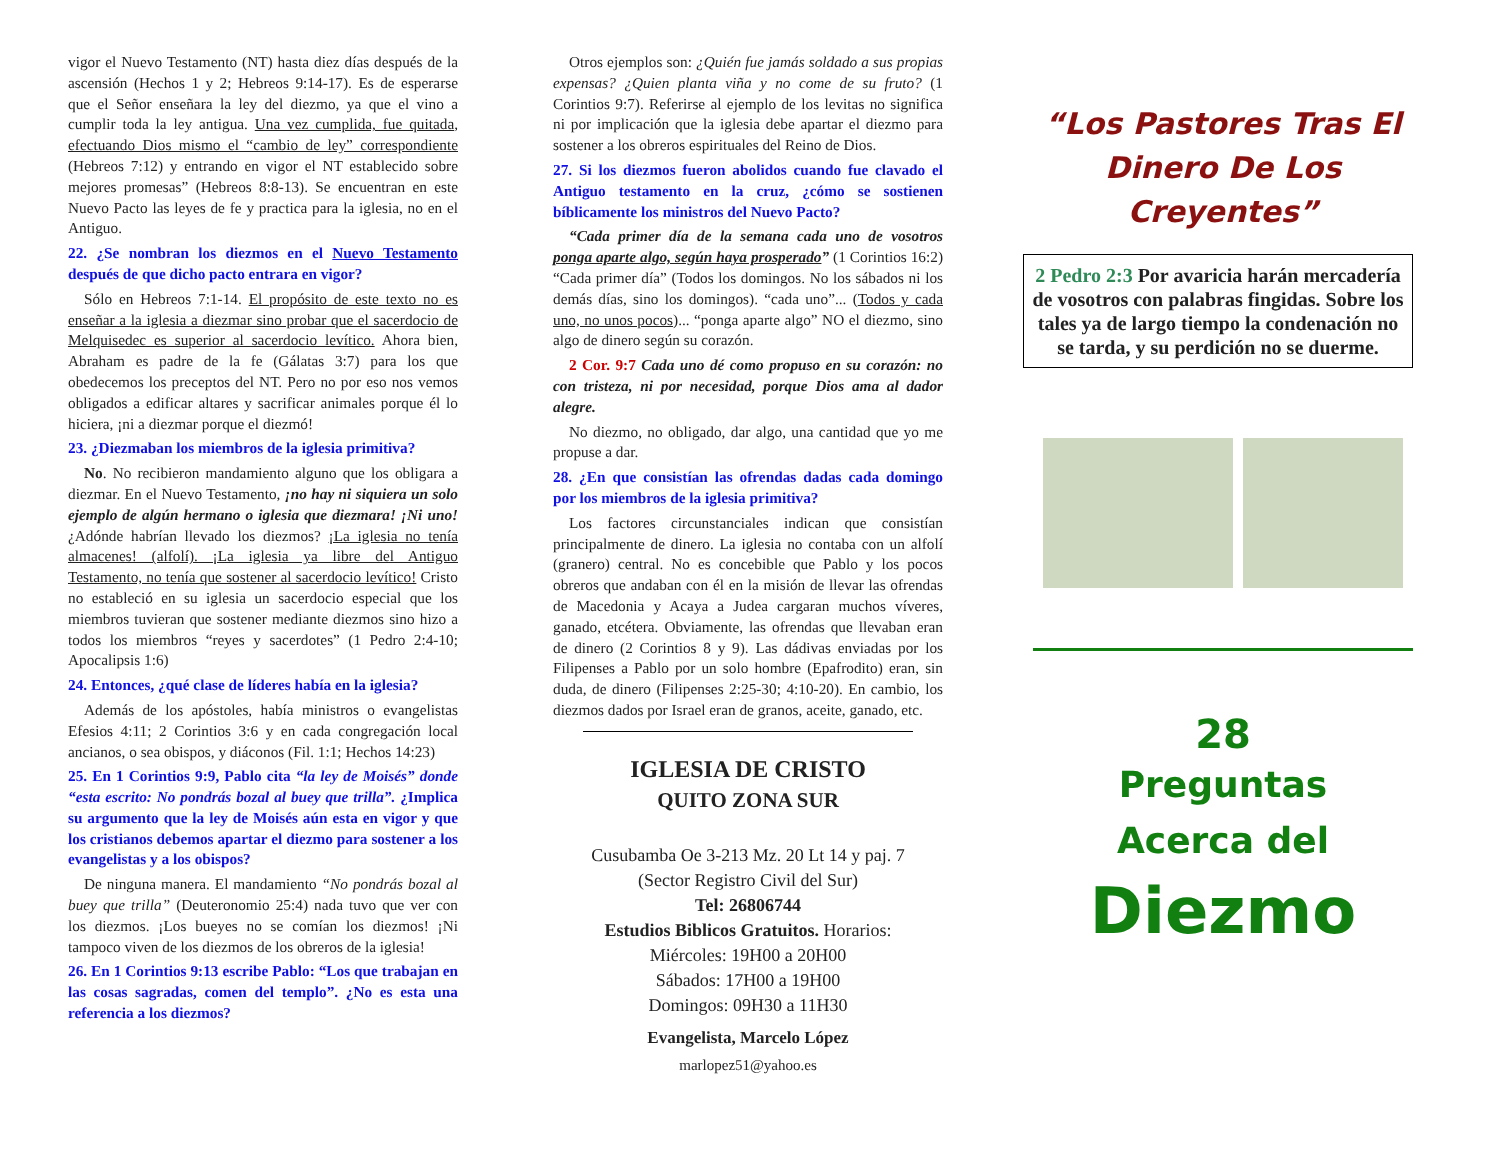vigor el Nuevo Testamento (NT) hasta diez días después de la ascensión (Hechos 1 y 2; Hebreos 9:14-17). Es de esperarse que el Señor enseñara la ley del diezmo, ya que el vino a cumplir toda la ley antigua. Una vez cumplida, fue quitada, efectuando Dios mismo el “cambio de ley” correspondiente (Hebreos 7:12) y entrando en vigor el NT establecido sobre mejores promesas” (Hebreos 8:8-13). Se encuentran en este Nuevo Pacto las leyes de fe y practica para la iglesia, no en el Antiguo.
22. ¿Se nombran los diezmos en el Nuevo Testamento después de que dicho pacto entrara en vigor?
Sólo en Hebreos 7:1-14. El propósito de este texto no es enseñar a la iglesia a diezmar sino probar que el sacerdocio de Melquisedec es superior al sacerdocio levítico. Ahora bien, Abraham es padre de la fe (Gálatas 3:7) para los que obedecemos los preceptos del NT. Pero no por eso nos vemos obligados a edificar altares y sacrificar animales porque él lo hiciera, ¡ni a diezmar porque el diezmó!
23. ¿Diezmaban los miembros de la iglesia primitiva?
No. No recibieron mandamiento alguno que los obligara a diezmar. En el Nuevo Testamento, ¡no hay ni siquiera un solo ejemplo de algún hermano o iglesia que diezmara! ¡Ni uno! ¿Adónde habrían llevado los diezmos? ¡La iglesia no tenía almacenes! (alfolí). ¡La iglesia ya libre del Antiguo Testamento, no tenía que sostener al sacerdocio levítico! Cristo no estableció en su iglesia un sacerdocio especial que los miembros tuvieran que sostener mediante diezmos sino hizo a todos los miembros “reyes y sacerdotes” (1 Pedro 2:4-10; Apocalipsis 1:6)
24. Entonces, ¿qué clase de líderes había en la iglesia?
Además de los apóstoles, había ministros o evangelistas Efesios 4:11; 2 Corintios 3:6 y en cada congregación local ancianos, o sea obispos, y diáconos (Fil. 1:1; Hechos 14:23)
25. En 1 Corintios 9:9, Pablo cita “la ley de Moisés” donde “esta escrito: No pondrás bozal al buey que trilla”. ¿Implica su argumento que la ley de Moisés aún esta en vigor y que los cristianos debemos apartar el diezmo para sostener a los evangelistas y a los obispos?
De ninguna manera. El mandamiento “No pondrás bozal al buey que trilla” (Deuteronomio 25:4) nada tuvo que ver con los diezmos. ¡Los bueyes no se comían los diezmos! ¡Ni tampoco viven de los diezmos de los obreros de la iglesia!
26. En 1 Corintios 9:13 escribe Pablo: “Los que trabajan en las cosas sagradas, comen del templo”. ¿No es esta una referencia a los diezmos?
Otros ejemplos son: ¿Quién fue jamás soldado a sus propias expensas? ¿Quien planta viña y no come de su fruto? (1 Corintios 9:7). Referirse al ejemplo de los levitas no significa ni por implicación que la iglesia debe apartar el diezmo para sostener a los obreros espirituales del Reino de Dios.
27. Si los diezmos fueron abolidos cuando fue clavado el Antiguo testamento en la cruz, ¿cómo se sostienen bíblicamente los ministros del Nuevo Pacto?
“Cada primer día de la semana cada uno de vosotros ponga aparte algo, según haya prosperado” (1 Corintios 16:2) “Cada primer día” (Todos los domingos. No los sábados ni los demás días, sino los domingos). “cada uno”... (Todos y cada uno, no unos pocos)... “ponga aparte algo” NO el diezmo, sino algo de dinero según su corazón.
2 Cor. 9:7 Cada uno dé como propuso en su corazón: no con tristeza, ni por necesidad, porque Dios ama al dador alegre.
No diezmo, no obligado, dar algo, una cantidad que yo me propuse a dar.
28. ¿En que consistían las ofrendas dadas cada domingo por los miembros de la iglesia primitiva?
Los factores circunstanciales indican que consistían principalmente de dinero. La iglesia no contaba con un alfolí (granero) central. No es concebible que Pablo y los pocos obreros que andaban con él en la misión de llevar las ofrendas de Macedonia y Acaya a Judea cargaran muchos víveres, ganado, etcétera. Obviamente, las ofrendas que llevaban eran de dinero (2 Corintios 8 y 9). Las dádivas enviadas por los Filipenses a Pablo por un solo hombre (Epafrodito) eran, sin duda, de dinero (Filipenses 2:25-30; 4:10-20). En cambio, los diezmos dados por Israel eran de granos, aceite, ganado, etc.
IGLESIA DE CRISTO
QUITO ZONA SUR
Cusubamba Oe 3-213 Mz. 20 Lt 14 y paj. 7
(Sector Registro Civil del Sur)
Tel: 26806744
Estudios Biblicos Gratuitos. Horarios:
Miércoles: 19H00 a 20H00
Sábados: 17H00 a 19H00
Domingos: 09H30 a 11H30
Evangelista, Marcelo López
marlopez51@yahoo.es
“Los Pastores Tras El Dinero De Los Creyentes”
2 Pedro 2:3 Por avaricia harán mercadería de vosotros con palabras fingidas. Sobre los tales ya de largo tiempo la condenación no se tarda, y su perdición no se duerme.
28
Preguntas
Acerca del
Diezmo